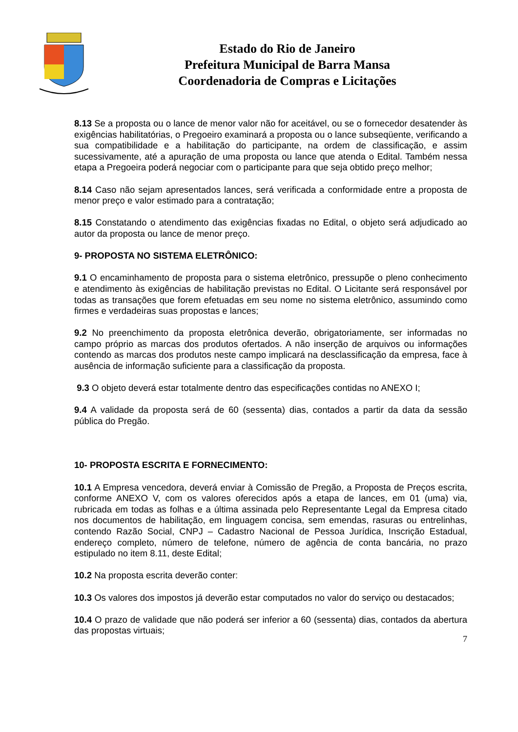Estado do Rio de Janeiro
Prefeitura Municipal de Barra Mansa
Coordenadoria de Compras e Licitações
8.13 Se a proposta ou o lance de menor valor não for aceitável, ou se o fornecedor desatender às exigências habilitatórias, o Pregoeiro examinará a proposta ou o lance subseqüente, verificando a sua compatibilidade e a habilitação do participante, na ordem de classificação, e assim sucessivamente, até a apuração de uma proposta ou lance que atenda o Edital. Também nessa etapa a Pregoeira poderá negociar com o participante para que seja obtido preço melhor;
8.14 Caso não sejam apresentados lances, será verificada a conformidade entre a proposta de menor preço e valor estimado para a contratação;
8.15 Constatando o atendimento das exigências fixadas no Edital, o objeto será adjudicado ao autor da proposta ou lance de menor preço.
9- PROPOSTA NO SISTEMA ELETRÔNICO:
9.1 O encaminhamento de proposta para o sistema eletrônico, pressupõe o pleno conhecimento e atendimento às exigências de habilitação previstas no Edital. O Licitante será responsável por todas as transações que forem efetuadas em seu nome no sistema eletrônico, assumindo como firmes e verdadeiras suas propostas e lances;
9.2 No preenchimento da proposta eletrônica deverão, obrigatoriamente, ser informadas no campo próprio as marcas dos produtos ofertados. A não inserção de arquivos ou informações contendo as marcas dos produtos neste campo implicará na desclassificação da empresa, face à ausência de informação suficiente para a classificação da proposta.
9.3 O objeto deverá estar totalmente dentro das especificações contidas no ANEXO I;
9.4 A validade da proposta será de 60 (sessenta) dias, contados a partir da data da sessão pública do Pregão.
10- PROPOSTA ESCRITA E FORNECIMENTO:
10.1 A Empresa vencedora, deverá enviar à Comissão de Pregão, a Proposta de Preços escrita, conforme ANEXO V, com os valores oferecidos após a etapa de lances, em 01 (uma) via, rubricada em todas as folhas e a última assinada pelo Representante Legal da Empresa citado nos documentos de habilitação, em linguagem concisa, sem emendas, rasuras ou entrelinhas, contendo Razão Social, CNPJ – Cadastro Nacional de Pessoa Jurídica, Inscrição Estadual, endereço completo, número de telefone, número de agência de conta bancária, no prazo estipulado no item 8.11, deste Edital;
10.2 Na proposta escrita deverão conter:
10.3 Os valores dos impostos já deverão estar computados no valor do serviço ou destacados;
10.4 O prazo de validade que não poderá ser inferior a 60 (sessenta) dias, contados da abertura das propostas virtuais;
7